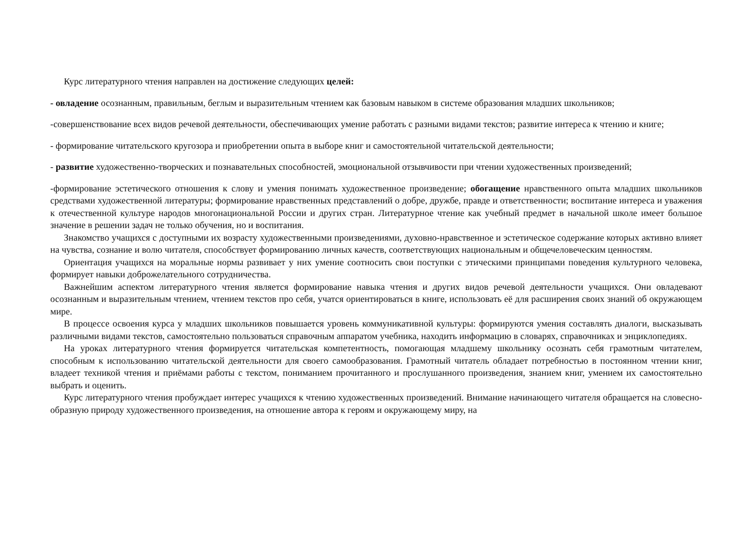Курс литературного чтения направлен на достижение следующих целей:
- овладение осознанным, правильным, беглым и выразительным чтением как базовым навыком в системе образования младших школьников;
-совершенствование всех видов речевой деятельности, обеспечивающих умение работать с разными видами текстов; развитие интереса к чтению и книге;
- формирование читательского кругозора и приобретении опыта в выборе книг и самостоятельной читательской деятельности;
- развитие художественно-творческих и познавательных способностей, эмоциональной отзывчивости при чтении художественных произведений;
-формирование эстетического отношения к слову и умения понимать художественное произведение; обогащение нравственного опыта младших школьников средствами художественной литературы; формирование нравственных представлений о добре, дружбе, правде и ответственности; воспитание интереса и уважения к отечественной культуре народов многонациональной России и других стран. Литературное чтение как учебный предмет в начальной школе имеет большое значение в решении задач не только обучения, но и воспитания.
Знакомство учащихся с доступными их возрасту художественными произведениями, духовно-нравственное и эстетическое содержание которых активно влияет на чувства, сознание и волю читателя, способствует формированию личных качеств, соответствующих национальным и общечеловеческим ценностям.
Ориентация учащихся на моральные нормы развивает у них умение соотносить свои поступки с этическими принципами поведения культурного человека, формирует навыки доброжелательного сотрудничества.
Важнейшим аспектом литературного чтения является формирование навыка чтения и других видов речевой деятельности учащихся. Они овладевают осознанным и выразительным чтением, чтением текстов про себя, учатся ориентироваться в книге, использовать её для расширения своих знаний об окружающем мире.
В процессе освоения курса у младших школьников повышается уровень коммуникативной культуры: формируются умения составлять диалоги, высказывать различными видами текстов, самостоятельно пользоваться справочным аппаратом учебника, находить информацию в словарях, справочниках и энциклопедиях.
На уроках литературного чтения формируется читательская компетентность, помогающая младшему школьнику осознать себя грамотным читателем, способным к использованию читательской деятельности для своего самообразования. Грамотный читатель обладает потребностью в постоянном чтении книг, владеет техникой чтения и приёмами работы с текстом, пониманием прочитанного и прослушанного произведения, знанием книг, умением их самостоятельно выбрать и оценить.
Курс литературного чтения пробуждает интерес учащихся к чтению художественных произведений. Внимание начинающего читателя обращается на словесно-образную природу художественного произведения, на отношение автора к героям и окружающему миру, на